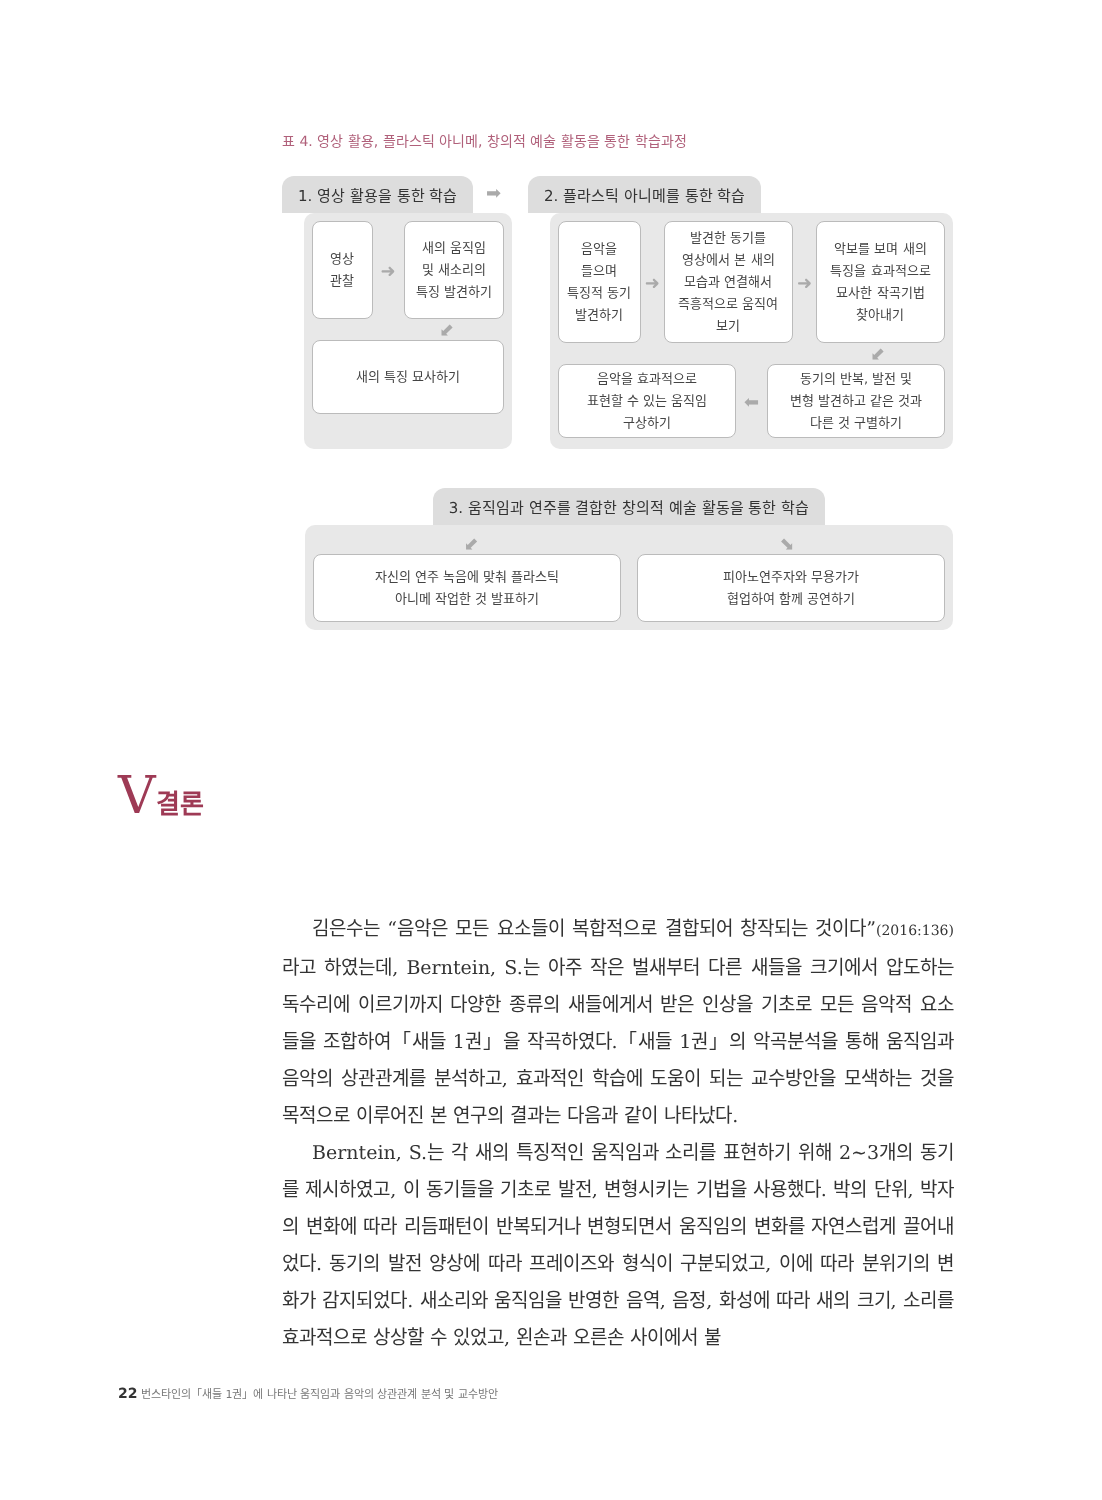표 4. 영상 활용, 플라스틱 아니메, 창의적 예술 활동을 통한 학습과정
1. 영상 활용을 통한 학습
영상
관찰
➜
새의 움직임
및 새소리의
특징 발견하기
⬋
새의 특징 묘사하기
➡
2. 플라스틱 아니메를 통한 학습
음악을
들으며
특징적 동기
발견하기
➜
발견한 동기를
영상에서 본 새의
모습과 연결해서
즉흥적으로 움직여
보기
➜
악보를 보며 새의
특징을 효과적으로
묘사한 작곡기법
찾아내기
⬋
음악을 효과적으로
표현할 수 있는 움직임
구상하기
⬅
동기의 반복, 발전 및
변형 발견하고 같은 것과
다른 것 구별하기
3. 움직임과 연주를 결합한 창의적 예술 활동을 통한 학습
⬋ ⬊
자신의 연주 녹음에 맞춰 플라스틱
아니메 작업한 것 발표하기
피아노연주자와 무용가가
협업하여 함께 공연하기
V결론
김은수는 “음악은 모든 요소들이 복합적으로 결합되어 창작되는 것이다”(2016:136) 라고 하였는데, Berntein, S.는 아주 작은 벌새부터 다른 새들을 크기에서 압도하는 독수리에 이르기까지 다양한 종류의 새들에게서 받은 인상을 기초로 모든 음악적 요소들을 조합하여「새들 1권」을 작곡하였다.「새들 1권」의 악곡분석을 통해 움직임과 음악의 상관관계를 분석하고, 효과적인 학습에 도움이 되는 교수방안을 모색하는 것을 목적으로 이루어진 본 연구의 결과는 다음과 같이 나타났다.
Berntein, S.는 각 새의 특징적인 움직임과 소리를 표현하기 위해 2~3개의 동기를 제시하였고, 이 동기들을 기초로 발전, 변형시키는 기법을 사용했다. 박의 단위, 박자의 변화에 따라 리듬패턴이 반복되거나 변형되면서 움직임의 변화를 자연스럽게 끌어내었다. 동기의 발전 양상에 따라 프레이즈와 형식이 구분되었고, 이에 따라 분위기의 변화가 감지되었다. 새소리와 움직임을 반영한 음역, 음정, 화성에 따라 새의 크기, 소리를 효과적으로 상상할 수 있었고, 왼손과 오른손 사이에서 불
22 번스타인의「새들 1권」에 나타난 움직임과 음악의 상관관계 분석 및 교수방안